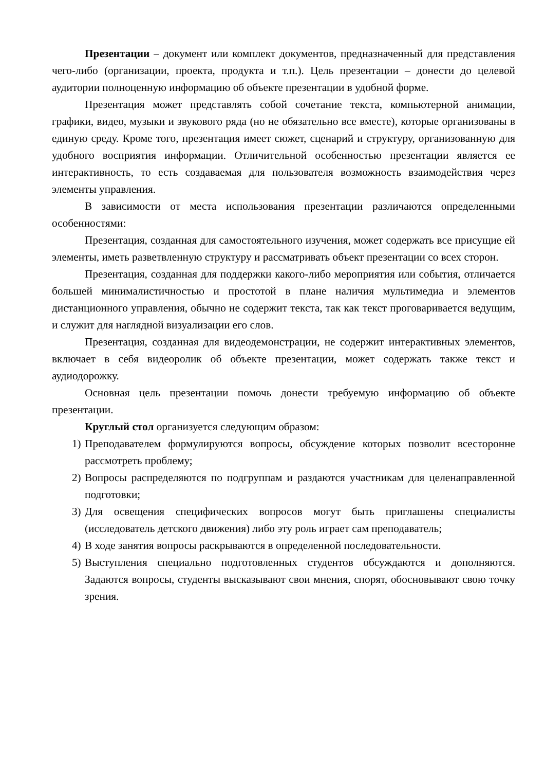Презентации – документ или комплект документов, предназначенный для представления чего-либо (организации, проекта, продукта и т.п.). Цель презентации – донести до целевой аудитории полноценную информацию об объекте презентации в удобной форме.
Презентация может представлять собой сочетание текста, компьютерной анимации, графики, видео, музыки и звукового ряда (но не обязательно все вместе), которые организованы в единую среду. Кроме того, презентация имеет сюжет, сценарий и структуру, организованную для удобного восприятия информации. Отличительной особенностью презентации является ее интерактивность, то есть создаваемая для пользователя возможность взаимодействия через элементы управления.
В зависимости от места использования презентации различаются определенными особенностями:
Презентация, созданная для самостоятельного изучения, может содержать все присущие ей элементы, иметь разветвленную структуру и рассматривать объект презентации со всех сторон.
Презентация, созданная для поддержки какого-либо мероприятия или события, отличается большей минималистичностью и простотой в плане наличия мультимедиа и элементов дистанционного управления, обычно не содержит текста, так как текст проговаривается ведущим, и служит для наглядной визуализации его слов.
Презентация, созданная для видеодемонстрации, не содержит интерактивных элементов, включает в себя видеоролик об объекте презентации, может содержать также текст и аудиодорожку.
Основная цель презентации помочь донести требуемую информацию об объекте презентации.
Круглый стол организуется следующим образом:
1) Преподавателем формулируются вопросы, обсуждение которых позволит всесторонне рассмотреть проблему;
2) Вопросы распределяются по подгруппам и раздаются участникам для целенаправленной подготовки;
3) Для освещения специфических вопросов могут быть приглашены специалисты (исследователь детского движения) либо эту роль играет сам преподаватель;
4) В ходе занятия вопросы раскрываются в определенной последовательности.
5) Выступления специально подготовленных студентов обсуждаются и дополняются. Задаются вопросы, студенты высказывают свои мнения, спорят, обосновывают свою точку зрения.